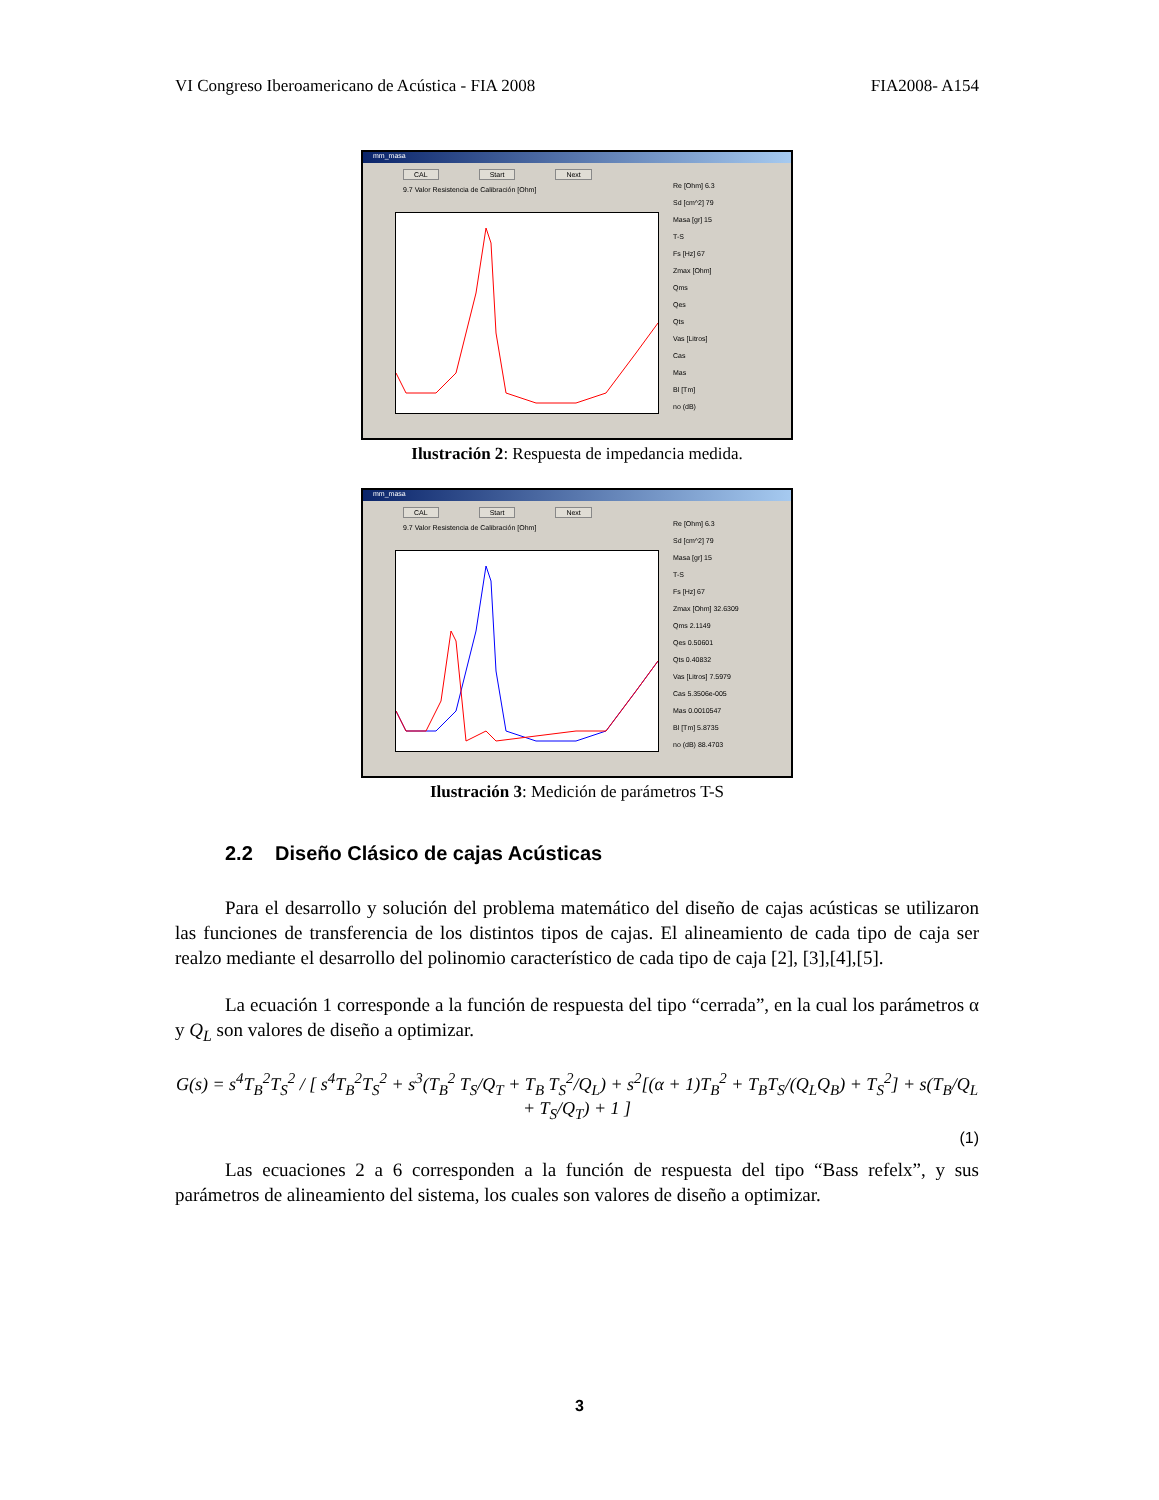VI Congreso Iberoamericano de Acústica - FIA 2008 FIA2008- A154
mm_masa
CAL Start Next
9.7 Valor Resistencia de Calibración [Ohm]
Re [Ohm] 6.3
Sd [cm^2] 79
Masa [gr] 15
T-S
Fs [Hz] 67
Zmax [Ohm]
Qms
Qes
Qts
Vas [Litros]
Cas
Mas
Bl [Tm]
no (dB)
Ilustración 2: Respuesta de impedancia medida.
mm_masa
CAL Start Next
9.7 Valor Resistencia de Calibración [Ohm]
Re [Ohm] 6.3
Sd [cm^2] 79
Masa [gr] 15
T-S
Fs [Hz] 67
Zmax [Ohm] 32.6309
Qms 2.1149
Qes 0.50601
Qts 0.40832
Vas [Litros] 7.5979
Cas 5.3506e-005
Mas 0.0010547
Bl [Tm] 5.8735
no (dB) 88.4703
Ilustración 3: Medición de parámetros T-S
2.2 Diseño Clásico de cajas Acústicas
Para el desarrollo y solución del problema matemático del diseño de cajas acústicas se utilizaron las funciones de transferencia de los distintos tipos de cajas. El alineamiento de cada tipo de caja ser realzo mediante el desarrollo del polinomio característico de cada tipo de caja [2], [3],[4],[5].
La ecuación 1 corresponde a la función de respuesta del tipo “cerrada”, en la cual los parámetros α y Q<sub>L</sub> son valores de diseño a optimizar.
G(s) = s<sup>4</sup>T<sub>B</sub><sup>2</sup>T<sub>S</sub><sup>2</sup> / [ s<sup>4</sup>T<sub>B</sub><sup>2</sup>T<sub>S</sub><sup>2</sup> + s<sup>3</sup>(T<sub>B</sub><sup>2</sup> T<sub>S</sub>/Q<sub>T</sub> + T<sub>B</sub> T<sub>S</sub><sup>2</sup>/Q<sub>L</sub>) + s<sup>2</sup>[(α + 1)T<sub>B</sub><sup>2</sup> + T<sub>B</sub>T<sub>S</sub>/(Q<sub>L</sub>Q<sub>B</sub>) + T<sub>S</sub><sup>2</sup>] + s(T<sub>B</sub>/Q<sub>L</sub> + T<sub>S</sub>/Q<sub>T</sub>) + 1 ]
(1)
Las ecuaciones 2 a 6 corresponden a la función de respuesta del tipo “Bass refelx”, y sus parámetros de alineamiento del sistema, los cuales son valores de diseño a optimizar.
3